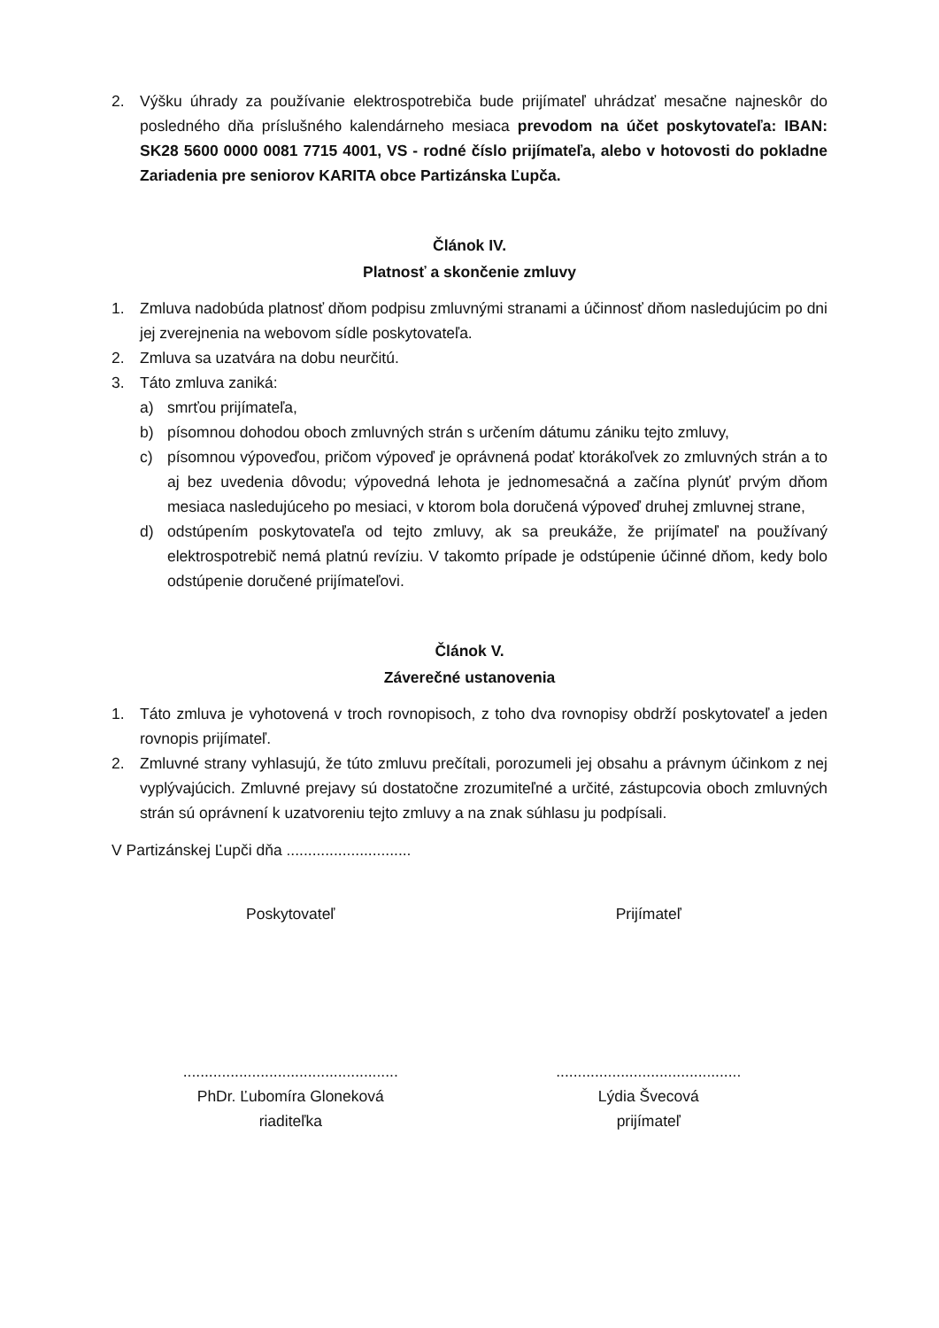2. Výšku úhrady za používanie elektrospotrebiča bude prijímateľ uhrádzať mesačne najneskôr do posledného dňa príslušného kalendárneho mesiaca prevodom na účet poskytovateľa: IBAN: SK28 5600 0000 0081 7715 4001, VS - rodné číslo prijímateľa, alebo v hotovosti do pokladne Zariadenia pre seniorov KARITA obce Partizánska Ľupča.
Článok IV.
Platnosť a skončenie zmluvy
1. Zmluva nadobúda platnosť dňom podpisu zmluvnými stranami a účinnosť dňom nasledujúcim po dni jej zverejnenia na webovom sídle poskytovateľa.
2. Zmluva sa uzatvára na dobu neurčitú.
3. Táto zmluva zaniká:
a) smrťou prijímateľa,
b) písomnou dohodou oboch zmluvných strán s určením dátumu zániku tejto zmluvy,
c) písomnou výpoveďou, pričom výpoveď je oprávnená podať ktorákoľvek zo zmluvných strán a to aj bez uvedenia dôvodu; výpovedná lehota je jednomesačná a začína plynúť prvým dňom mesiaca nasledujúceho po mesiaci, v ktorom bola doručená výpoveď druhej zmluvnej strane,
d) odstúpením poskytovateľa od tejto zmluvy, ak sa preukáže, že prijímateľ na používaný elektrospotrebič nemá platnú revíziu. V takomto prípade je odstúpenie účinné dňom, kedy bolo odstúpenie doručené prijímateľovi.
Článok V.
Záverečné ustanovenia
1. Táto zmluva je vyhotovená v troch rovnopisoch, z toho dva rovnopisy obdrží poskytovateľ a jeden rovnopis prijímateľ.
2. Zmluvné strany vyhlasujú, že túto zmluvu prečítali, porozumeli jej obsahu a právnym účinkom z nej vyplývajúcich. Zmluvné prejavy sú dostatočne zrozumiteľné a určité, zástupcovia oboch zmluvných strán sú oprávnení k uzatvoreniu tejto zmluvy a na znak súhlasu ju podpísali.
V Partizánskej Ľupči dňa .............................
Poskytovateľ Prijímateľ
..................................................
PhDr. Ľubomíra Gloneková
riaditeľka
...........................................
Lýdia Švecová
prijímateľ